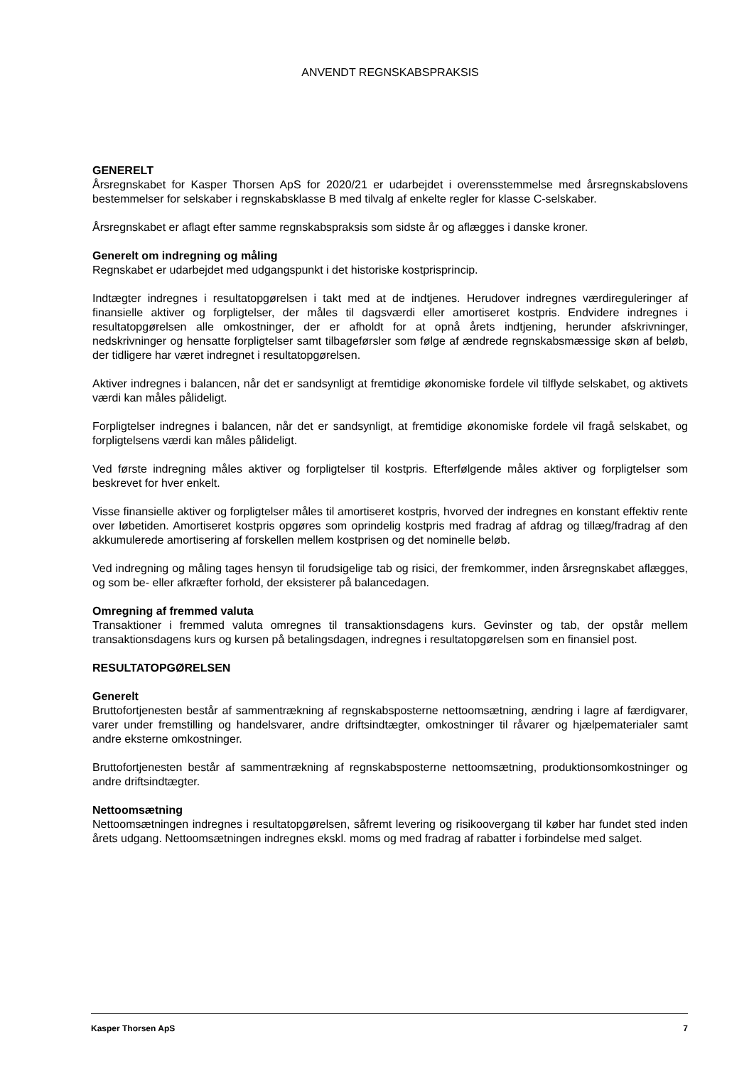ANVENDT REGNSKABSPRAKSIS
GENERELT
Årsregnskabet for Kasper Thorsen ApS for 2020/21 er udarbejdet i overensstemmelse med årsregnskabslovens bestemmelser for selskaber i regnskabsklasse B med tilvalg af enkelte regler for klasse C-selskaber.
Årsregnskabet er aflagt efter samme regnskabspraksis som sidste år og aflægges i danske kroner.
Generelt om indregning og måling
Regnskabet er udarbejdet med udgangspunkt i det historiske kostprisprincip.
Indtægter indregnes i resultatopgørelsen i takt med at de indtjenes. Herudover indregnes værdireguleringer af finansielle aktiver og forpligtelser, der måles til dagsværdi eller amortiseret kostpris. Endvidere indregnes i resultatopgørelsen alle omkostninger, der er afholdt for at opnå årets indtjening, herunder afskrivninger, nedskrivninger og hensatte forpligtelser samt tilbageførsler som følge af ændrede regnskabsmæssige skøn af beløb, der tidligere har været indregnet i resultatopgørelsen.
Aktiver indregnes i balancen, når det er sandsynligt at fremtidige økonomiske fordele vil tilflyde selskabet, og aktivets værdi kan måles pålideligt.
Forpligtelser indregnes i balancen, når det er sandsynligt, at fremtidige økonomiske fordele vil fragå selskabet, og forpligtelsens værdi kan måles pålideligt.
Ved første indregning måles aktiver og forpligtelser til kostpris. Efterfølgende måles aktiver og forpligtelser som beskrevet for hver enkelt.
Visse finansielle aktiver og forpligtelser måles til amortiseret kostpris, hvorved der indregnes en konstant effektiv rente over løbetiden. Amortiseret kostpris opgøres som oprindelig kostpris med fradrag af afdrag og tillæg/fradrag af den akkumulerede amortisering af forskellen mellem kostprisen og det nominelle beløb.
Ved indregning og måling tages hensyn til forudsigelige tab og risici, der fremkommer, inden årsregnskabet aflægges, og som be- eller afkræfter forhold, der eksisterer på balancedagen.
Omregning af fremmed valuta
Transaktioner i fremmed valuta omregnes til transaktionsdagens kurs. Gevinster og tab, der opstår mellem transaktionsdagens kurs og kursen på betalingsdagen, indregnes i resultatopgørelsen som en finansiel post.
RESULTATOPGØRELSEN
Generelt
Bruttofortjenesten består af sammentrækning af regnskabsposterne nettoomsætning, ændring i lagre af færdigvarer, varer under fremstilling og handelsvarer, andre driftsindtægter, omkostninger til råvarer og hjælpematerialer samt andre eksterne omkostninger.
Bruttofortjenesten består af sammentrækning af regnskabsposterne nettoomsætning, produktionsomkostninger og andre driftsindtægter.
Nettoomsætning
Nettoomsætningen indregnes i resultatopgørelsen, såfremt levering og risikoovergang til køber har fundet sted inden årets udgang. Nettoomsætningen indregnes ekskl. moms og med fradrag af rabatter i forbindelse med salget.
Kasper Thorsen ApS 7